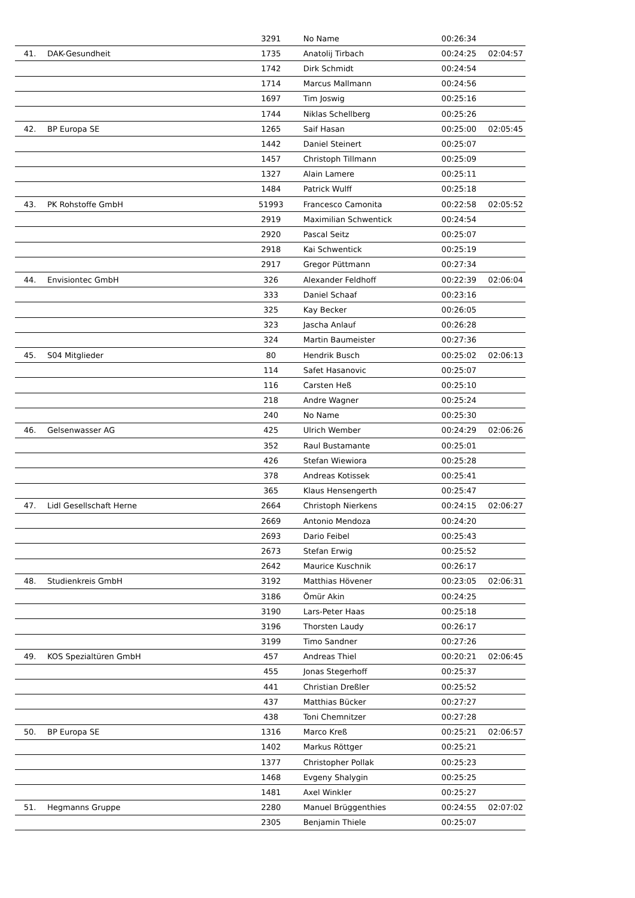| | | 3291 | No Name | 00:26:34 | |
| 41. | DAK-Gesundheit | 1735 | Anatolij Tirbach | 00:24:25 | 02:04:57 |
| | | 1742 | Dirk Schmidt | 00:24:54 | |
| | | 1714 | Marcus Mallmann | 00:24:56 | |
| | | 1697 | Tim Joswig | 00:25:16 | |
| | | 1744 | Niklas Schellberg | 00:25:26 | |
| 42. | BP Europa SE | 1265 | Saif Hasan | 00:25:00 | 02:05:45 |
| | | 1442 | Daniel Steinert | 00:25:07 | |
| | | 1457 | Christoph Tillmann | 00:25:09 | |
| | | 1327 | Alain Lamere | 00:25:11 | |
| | | 1484 | Patrick Wulff | 00:25:18 | |
| 43. | PK Rohstoffe GmbH | 51993 | Francesco Camonita | 00:22:58 | 02:05:52 |
| | | 2919 | Maximilian Schwentick | 00:24:54 | |
| | | 2920 | Pascal Seitz | 00:25:07 | |
| | | 2918 | Kai Schwentick | 00:25:19 | |
| | | 2917 | Gregor Püttmann | 00:27:34 | |
| 44. | Envisiontec GmbH | 326 | Alexander Feldhoff | 00:22:39 | 02:06:04 |
| | | 333 | Daniel Schaaf | 00:23:16 | |
| | | 325 | Kay Becker | 00:26:05 | |
| | | 323 | Jascha Anlauf | 00:26:28 | |
| | | 324 | Martin Baumeister | 00:27:36 | |
| 45. | S04 Mitglieder | 80 | Hendrik Busch | 00:25:02 | 02:06:13 |
| | | 114 | Safet Hasanovic | 00:25:07 | |
| | | 116 | Carsten Heß | 00:25:10 | |
| | | 218 | Andre Wagner | 00:25:24 | |
| | | 240 | No Name | 00:25:30 | |
| 46. | Gelsenwasser AG | 425 | Ulrich Wember | 00:24:29 | 02:06:26 |
| | | 352 | Raul Bustamante | 00:25:01 | |
| | | 426 | Stefan Wiewiora | 00:25:28 | |
| | | 378 | Andreas Kotissek | 00:25:41 | |
| | | 365 | Klaus Hensengerth | 00:25:47 | |
| 47. | Lidl Gesellschaft Herne | 2664 | Christoph Nierkens | 00:24:15 | 02:06:27 |
| | | 2669 | Antonio Mendoza | 00:24:20 | |
| | | 2693 | Dario Feibel | 00:25:43 | |
| | | 2673 | Stefan Erwig | 00:25:52 | |
| | | 2642 | Maurice Kuschnik | 00:26:17 | |
| 48. | Studienkreis GmbH | 3192 | Matthias Hövener | 00:23:05 | 02:06:31 |
| | | 3186 | Ömür Akin | 00:24:25 | |
| | | 3190 | Lars-Peter Haas | 00:25:18 | |
| | | 3196 | Thorsten Laudy | 00:26:17 | |
| | | 3199 | Timo Sandner | 00:27:26 | |
| 49. | KOS Spezialtüren GmbH | 457 | Andreas Thiel | 00:20:21 | 02:06:45 |
| | | 455 | Jonas Stegerhoff | 00:25:37 | |
| | | 441 | Christian Dreßler | 00:25:52 | |
| | | 437 | Matthias Bücker | 00:27:27 | |
| | | 438 | Toni Chemnitzer | 00:27:28 | |
| 50. | BP Europa SE | 1316 | Marco Kreß | 00:25:21 | 02:06:57 |
| | | 1402 | Markus Röttger | 00:25:21 | |
| | | 1377 | Christopher Pollak | 00:25:23 | |
| | | 1468 | Evgeny Shalygin | 00:25:25 | |
| | | 1481 | Axel Winkler | 00:25:27 | |
| 51. | Hegmanns Gruppe | 2280 | Manuel Brüggenthies | 00:24:55 | 02:07:02 |
| | | 2305 | Benjamin Thiele | 00:25:07 | |